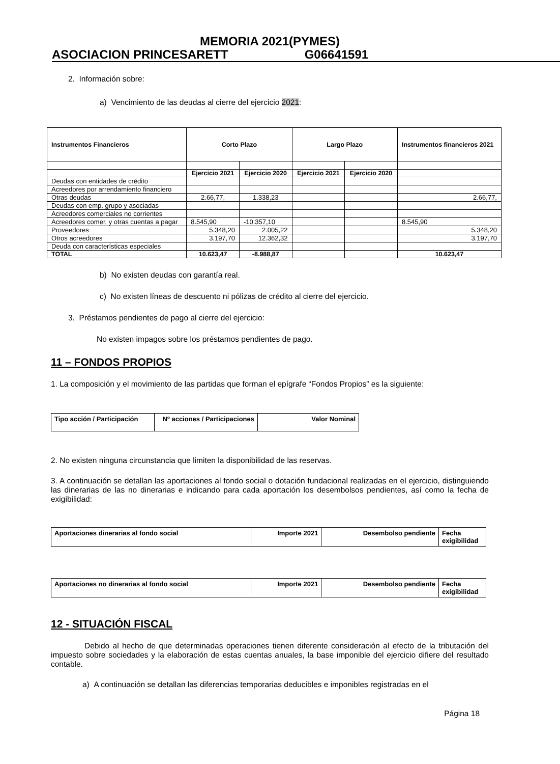MEMORIA 2021(PYMES)
ASOCIACION PRINCESARETT G06641591
2. Información sobre:
a) Vencimiento de las deudas al cierre del ejercicio 2021:
| Instrumentos Financieros | Corto Plazo | | Largo Plazo | | Instrumentos financieros 2021 |
| --- | --- | --- | --- | --- | --- |
| | Ejercicio 2021 | Ejercicio 2020 | Ejercicio 2021 | Ejercicio 2020 | |
| Deudas con entidades de crédito | | | | | |
| Acreedores por arrendamiento financiero | | | | | |
| Otras deudas | 2.66,77, | 1.338,23 | | | 2.66,77, |
| Deudas con emp. grupo y asociadas | | | | | |
| Acreedores comerciales no corrientes | | | | | |
| Acreedores comer. y otras cuentas a pagar | 8.545,90 | -10.357,10 | | | 8.545,90 |
| Proveedores | 5.348,20 | 2.005,22 | | | 5.348,20 |
| Otros acreedores | 3.197,70 | 12.362,32 | | | 3.197,70 |
| Deuda con características especiales | | | | | |
| TOTAL | 10.623,47 | -8.988,87 | | | 10.623,47 |
b) No existen deudas con garantía real.
c) No existen líneas de descuento ni pólizas de crédito al cierre del ejercicio.
3. Préstamos pendientes de pago al cierre del ejercicio:
No existen impagos sobre los préstamos pendientes de pago.
11 – FONDOS PROPIOS
1. La composición y el movimiento de las partidas que forman el epígrafe “Fondos Propios” es la siguiente:
| Tipo acción / Participación | Nº acciones / Participaciones | Valor Nominal |
| --- | --- | --- |
2. No existen ninguna circunstancia que limiten la disponibilidad de las reservas.
3. A continuación se detallan las aportaciones al fondo social o dotación fundacional realizadas en el ejercicio, distinguiendo las dinerarias de las no dinerarias e indicando para cada aportación los desembolsos pendientes, así como la fecha de exigibilidad:
| Aportaciones dinerarias al fondo social | Importe 2021 | Desembolso pendiente | Fecha exigibilidad |
| --- | --- | --- | --- |
| Aportaciones no dinerarias al fondo social | Importe 2021 | Desembolso pendiente | Fecha exigibilidad |
| --- | --- | --- | --- |
12 - SITUACIÓN FISCAL
Debido al hecho de que determinadas operaciones tienen diferente consideración al efecto de la tributación del impuesto sobre sociedades y la elaboración de estas cuentas anuales, la base imponible del ejercicio difiere del resultado contable.
a) A continuación se detallan las diferencias temporarias deducibles e imponibles registradas en el
Página 18